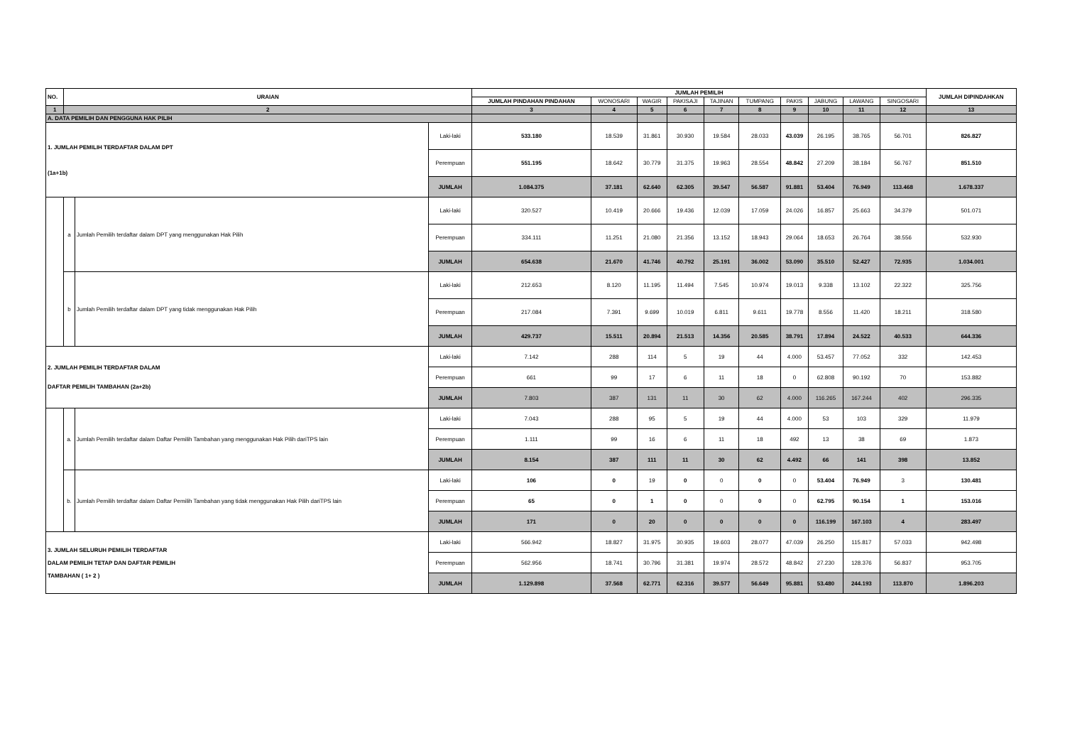| NO. | URAIAN | | | JUMLAH PEMILIH | | | | | | | | | | JUMLAH DIPINDAHKAN |
| --- | --- | --- | --- | --- | --- | --- | --- | --- | --- | --- | --- | --- | --- | --- |
| | | | | JUMLAH PINDAHAN PINDAHAN | WONOSARI | WAGIR | PAKISAJI | TAJINAN | TUMPANG | PAKIS | JABUNG | LAWANG | SINGOSARI | |
| 1 | 2 | | | 3 | 4 | 5 | 6 | 7 | 8 | 9 | 10 | 11 | 12 | 13 |
| A. DATA PEMILIH DAN PENGGUNA HAK PILIH | | | | | | | | | | | | | | |
| 1. JUMLAH PEMILIH TERDAFTAR DALAM DPT (1a+1b) | | | Laki-laki | 533.180 | 18.539 | 31.861 | 30.930 | 19.584 | 28.033 | 43.039 | 26.195 | 38.765 | 56.701 | 826.827 |
| | | | Perempuan | 551.195 | 18.642 | 30.779 | 31.375 | 19.963 | 28.554 | 48.842 | 27.209 | 38.184 | 56.767 | 851.510 |
| | | | JUMLAH | 1.084.375 | 37.181 | 62.640 | 62.305 | 39.547 | 56.587 | 91.881 | 53.404 | 76.949 | 113.468 | 1.678.337 |
| | a | Jumlah Pemilih terdaftar dalam DPT yang menggunakan Hak Pilih | Laki-laki | 320.527 | 10.419 | 20.666 | 19.436 | 12.039 | 17.059 | 24.026 | 16.857 | 25.663 | 34.379 | 501.071 |
| | | | Perempuan | 334.111 | 11.251 | 21.080 | 21.356 | 13.152 | 18.943 | 29.064 | 18.653 | 26.764 | 38.556 | 532.930 |
| | | | JUMLAH | 654.638 | 21.670 | 41.746 | 40.792 | 25.191 | 36.002 | 53.090 | 35.510 | 52.427 | 72.935 | 1.034.001 |
| | b | Jumlah Pemilih terdaftar dalam DPT yang tidak menggunakan Hak Pilih | Laki-laki | 212.653 | 8.120 | 11.195 | 11.494 | 7.545 | 10.974 | 19.013 | 9.338 | 13.102 | 22.322 | 325.756 |
| | | | Perempuan | 217.084 | 7.391 | 9.699 | 10.019 | 6.811 | 9.611 | 19.778 | 8.556 | 11.420 | 18.211 | 318.580 |
| | | | JUMLAH | 429.737 | 15.511 | 20.894 | 21.513 | 14.356 | 20.585 | 38.791 | 17.894 | 24.522 | 40.533 | 644.336 |
| 2. JUMLAH PEMILIH TERDAFTAR DALAM DAFTAR PEMILIH TAMBAHAN (2a+2b) | | | Laki-laki | 7.142 | 288 | 114 | 5 | 19 | 44 | 4.000 | 53.457 | 77.052 | 332 | 142.453 |
| | | | Perempuan | 661 | 99 | 17 | 6 | 11 | 18 | 0 | 62.808 | 90.192 | 70 | 153.882 |
| | | | JUMLAH | 7.803 | 387 | 131 | 11 | 30 | 62 | 4.000 | 116.265 | 167.244 | 402 | 296.335 |
| | a. | Jumlah Pemilih terdaftar dalam Daftar Pemilih Tambahan yang menggunakan Hak Pilih dariTPS lain | Laki-laki | 7.043 | 288 | 95 | 5 | 19 | 44 | 4.000 | 53 | 103 | 329 | 11.979 |
| | | | Perempuan | 1.111 | 99 | 16 | 6 | 11 | 18 | 492 | 13 | 38 | 69 | 1.873 |
| | | | JUMLAH | 8.154 | 387 | 111 | 11 | 30 | 62 | 4.492 | 66 | 141 | 398 | 13.852 |
| | b. | Jumlah Pemilih terdaftar dalam Daftar Pemilih Tambahan yang tidak menggunakan Hak Pilih dariTPS lain | Laki-laki | 106 | 0 | 19 | 0 | 0 | 0 | 0 | 53.404 | 76.949 | 3 | 130.481 |
| | | | Perempuan | 65 | 0 | 1 | 0 | 0 | 0 | 0 | 62.795 | 90.154 | 1 | 153.016 |
| | | | JUMLAH | 171 | 0 | 20 | 0 | 0 | 0 | 0 | 116.199 | 167.103 | 4 | 283.497 |
| 3. JUMLAH SELURUH PEMILIH TERDAFTAR DALAM PEMILIH TETAP DAN DAFTAR PEMILIH TAMBAHAN ( 1+ 2 ) | | | Laki-laki | 566.942 | 18.827 | 31.975 | 30.935 | 19.603 | 28.077 | 47.039 | 26.250 | 115.817 | 57.033 | 942.498 |
| | | | Perempuan | 562.956 | 18.741 | 30.796 | 31.381 | 19.974 | 28.572 | 48.842 | 27.230 | 128.376 | 56.837 | 953.705 |
| | | | JUMLAH | 1.129.898 | 37.568 | 62.771 | 62.316 | 39.577 | 56.649 | 95.881 | 53.480 | 244.193 | 113.870 | 1.896.203 |